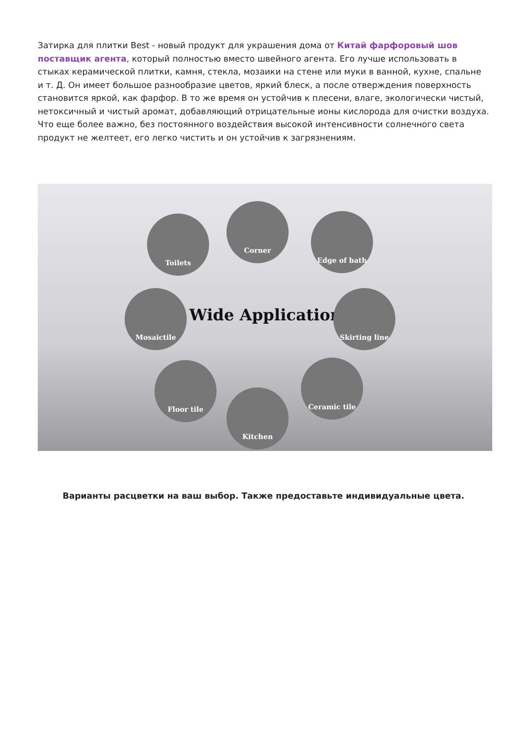Затирка для плитки Best - новый продукт для украшения дома от Китай фарфоровый шов поставщик агента, который полностью вместо швейного агента. Его лучше использовать в стыках керамической плитки, камня, стекла, мозаики на стене или муки в ванной, кухне, спальне и т. Д. Он имеет большое разнообразие цветов, яркий блеск, а после отверждения поверхность становится яркой, как фарфор. В то же время он устойчив к плесени, влаге, экологически чистый, нетоксичный и чистый аромат, добавляющий отрицательные ионы кислорода для очистки воздуха. Что еще более важно, без постоянного воздействия высокой интенсивности солнечного света продукт не желтеет, его легко чистить и он устойчив к загрязнениям.
Corner
Toilets Edge of bath
Mosaictile
Wide Application
Skirting line
Floor tile Ceramic tile
Kitchen
Варианты расцветки на ваш выбор. Также предоставьте индивидуальные цвета.